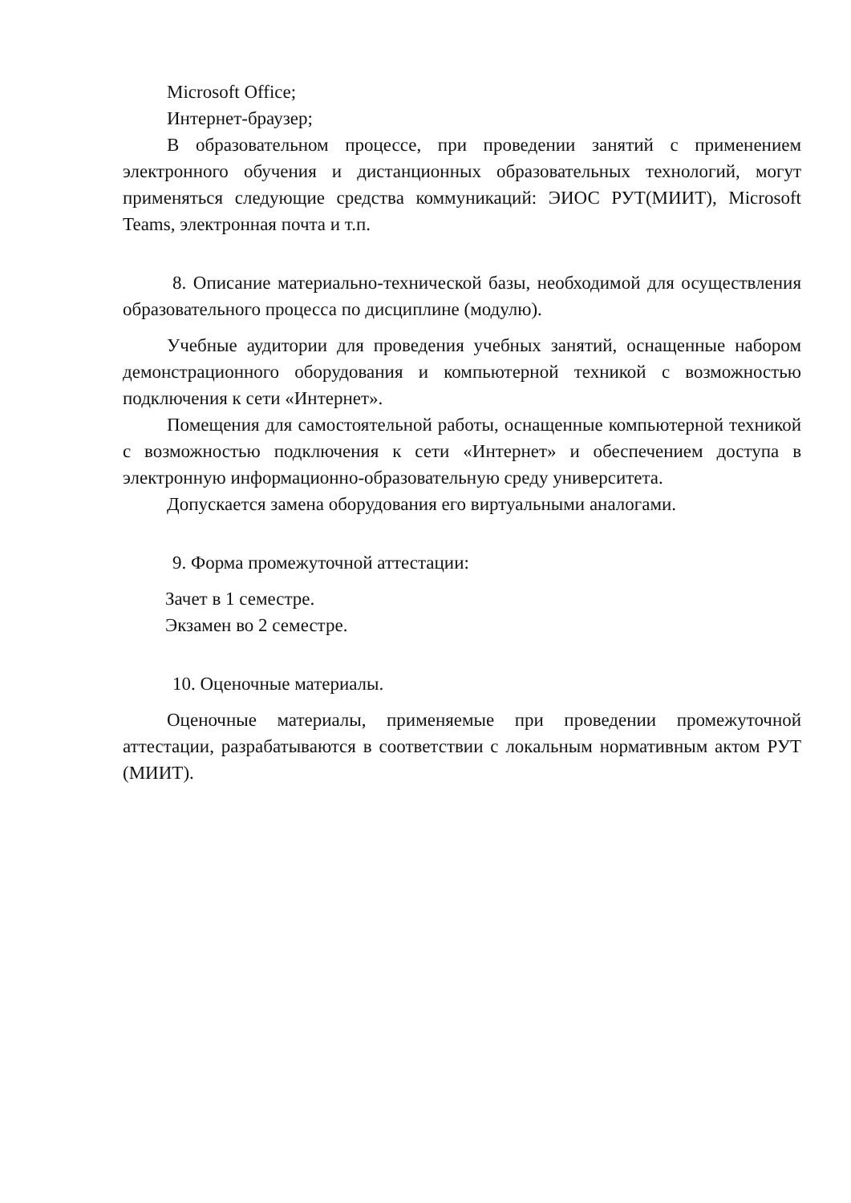Microsoft Office;
Интернет-браузер;
В образовательном процессе, при проведении занятий с применением электронного обучения и дистанционных образовательных технологий, могут применяться следующие средства коммуникаций: ЭИОС РУТ(МИИТ), Microsoft Teams, электронная почта и т.п.
8. Описание материально-технической базы, необходимой для осуществления образовательного процесса по дисциплине (модулю).
Учебные аудитории для проведения учебных занятий, оснащенные набором демонстрационного оборудования и компьютерной техникой с возможностью подключения к сети «Интернет».
Помещения для самостоятельной работы, оснащенные компьютерной техникой с возможностью подключения к сети «Интернет» и обеспечением доступа в электронную информационно-образовательную среду университета.
Допускается замена оборудования его виртуальными аналогами.
9. Форма промежуточной аттестации:
Зачет в 1 семестре.
Экзамен во 2 семестре.
10. Оценочные материалы.
Оценочные материалы, применяемые при проведении промежуточной аттестации, разрабатываются в соответствии с локальным нормативным актом РУТ (МИИТ).